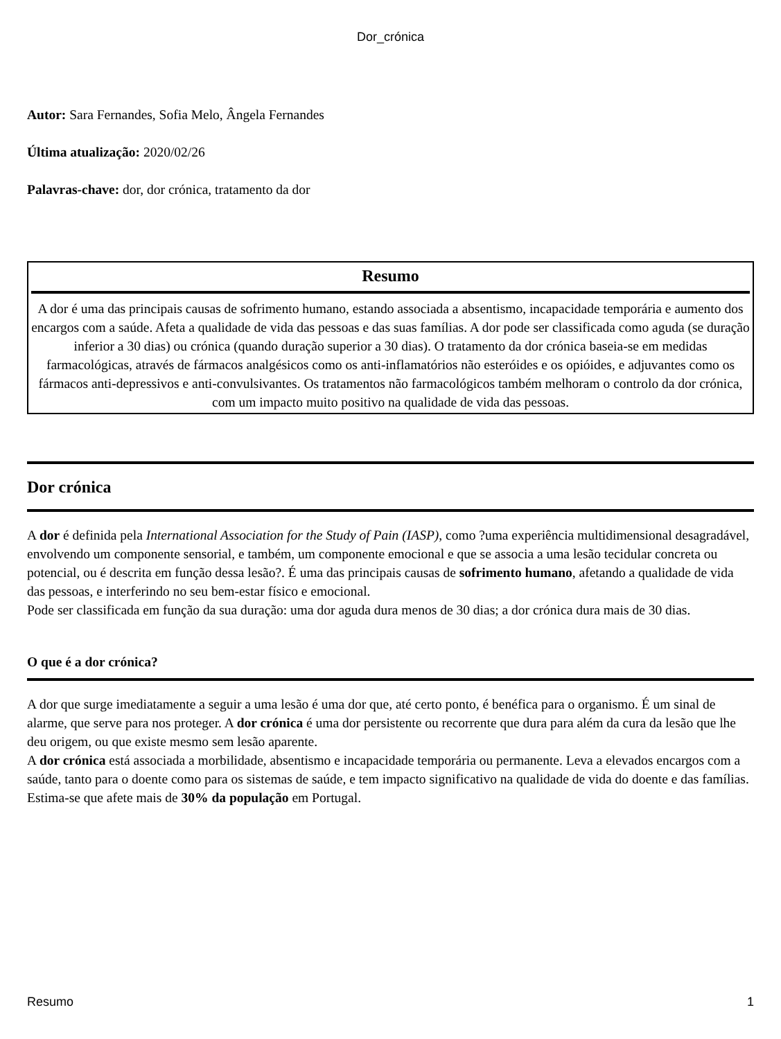Dor_crónica
Autor: Sara Fernandes, Sofia Melo, Ângela Fernandes
Última atualização: 2020/02/26
Palavras-chave: dor, dor crónica, tratamento da dor
Resumo
A dor é uma das principais causas de sofrimento humano, estando associada a absentismo, incapacidade temporária e aumento dos encargos com a saúde. Afeta a qualidade de vida das pessoas e das suas famílias. A dor pode ser classificada como aguda (se duração inferior a 30 dias) ou crónica (quando duração superior a 30 dias). O tratamento da dor crónica baseia-se em medidas farmacológicas, através de fármacos analgésicos como os anti-inflamatórios não esteróides e os opióides, e adjuvantes como os fármacos anti-depressivos e anti-convulsivantes. Os tratamentos não farmacológicos também melhoram o controlo da dor crónica, com um impacto muito positivo na qualidade de vida das pessoas.
Dor crónica
A dor é definida pela International Association for the Study of Pain (IASP), como ?uma experiência multidimensional desagradável, envolvendo um componente sensorial, e também, um componente emocional e que se associa a uma lesão tecidular concreta ou potencial, ou é descrita em função dessa lesão?. É uma das principais causas de sofrimento humano, afetando a qualidade de vida das pessoas, e interferindo no seu bem-estar físico e emocional.
Pode ser classificada em função da sua duração: uma dor aguda dura menos de 30 dias; a dor crónica dura mais de 30 dias.
O que é a dor crónica?
A dor que surge imediatamente a seguir a uma lesão é uma dor que, até certo ponto, é benéfica para o organismo. É um sinal de alarme, que serve para nos proteger. A dor crónica é uma dor persistente ou recorrente que dura para além da cura da lesão que lhe deu origem, ou que existe mesmo sem lesão aparente.
A dor crónica está associada a morbilidade, absentismo e incapacidade temporária ou permanente. Leva a elevados encargos com a saúde, tanto para o doente como para os sistemas de saúde, e tem impacto significativo na qualidade de vida do doente e das famílias. Estima-se que afete mais de 30% da população em Portugal.
Resumo 1